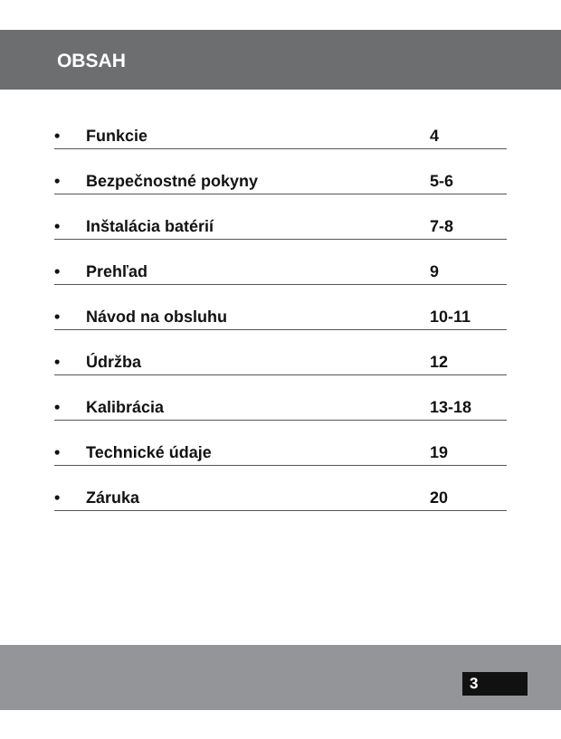OBSAH
• Funkcie 4
• Bezpečnostné pokyny 5-6
• Inštalácia batérií 7-8
• Prehľad 9
• Návod na obsluhu 10-11
• Údržba 12
• Kalibrácia 13-18
• Technické údaje 19
• Záruka 20
3